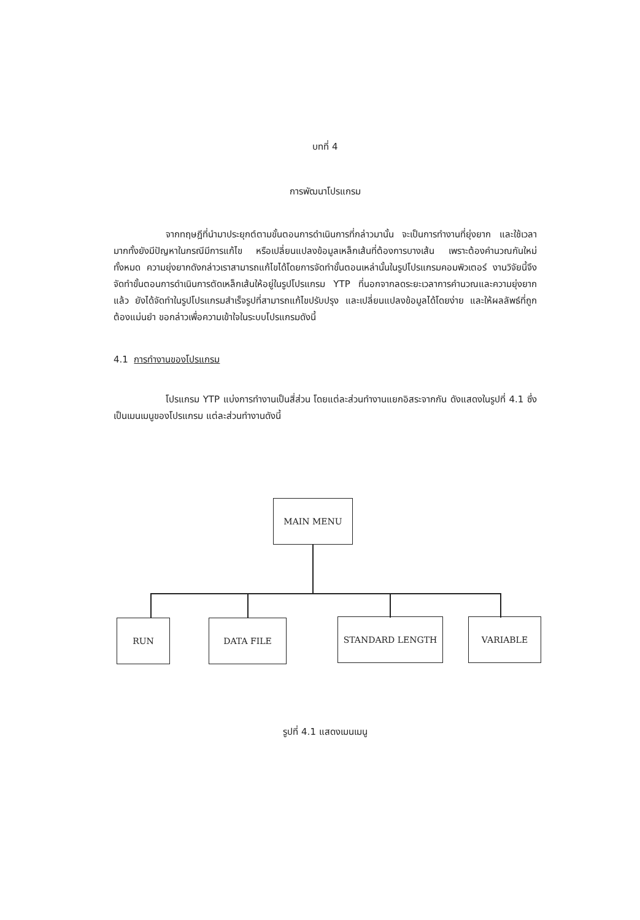บทที่ 4
การพัฒนาโปรแกรม
จากทฤษฎีที่นำมาประยุกต์ตามขั้นตอนการดำเนินการที่กล่าวมานั้น จะเป็นการทำงานที่ยุ่งยาก และใช้เวลามากทั้งยังมีปัญหาในกรณีมีการแก้ไข หรือเปลี่ยนแปลงข้อมูลเหล็กเส้นที่ต้องการบางเส้น เพราะต้องคำนวณกันใหม่ทั้งหมด ความยุ่งยากดังกล่าวเราสามารถแก้ไขได้โดยการจัดทำขั้นตอนเหล่านั้นในรูปโปรแกรมคอมพิวเตอร์ งานวิจัยนี้จึงจัดทำขั้นตอนการดำเนินการตัดเหล็กเส้นให้อยู่ในรูปโปรแกรม YTP ที่นอกจากลดระยะเวลาการคำนวณและความยุ่งยากแล้ว ยังได้จัดทำในรูปโปรแกรมสำเร็จรูปที่สามารถแก้ไขปรับปรุง และเปลี่ยนแปลงข้อมูลได้โดยง่าย และให้ผลลัพธ์ที่ถูกต้องแม่นยำ ขอกล่าวเพื่อความเข้าใจในระบบโปรแกรมดังนี้
4.1 การทำงานของโปรแกรม
โปรแกรม YTP แบ่งการทำงานเป็นสี่ส่วน โดยแต่ละส่วนทำงานแยกอิสระจากกัน ดังแสดงในรูปที่ 4.1 ซึ่งเป็นเมนเมนูของโปรแกรม แต่ละส่วนทำงานดังนี้
MAIN MENU
RUN DATA FILE STANDARD LENGTH VARIABLE
รูปที่ 4.1 แสดงเมนเมนู